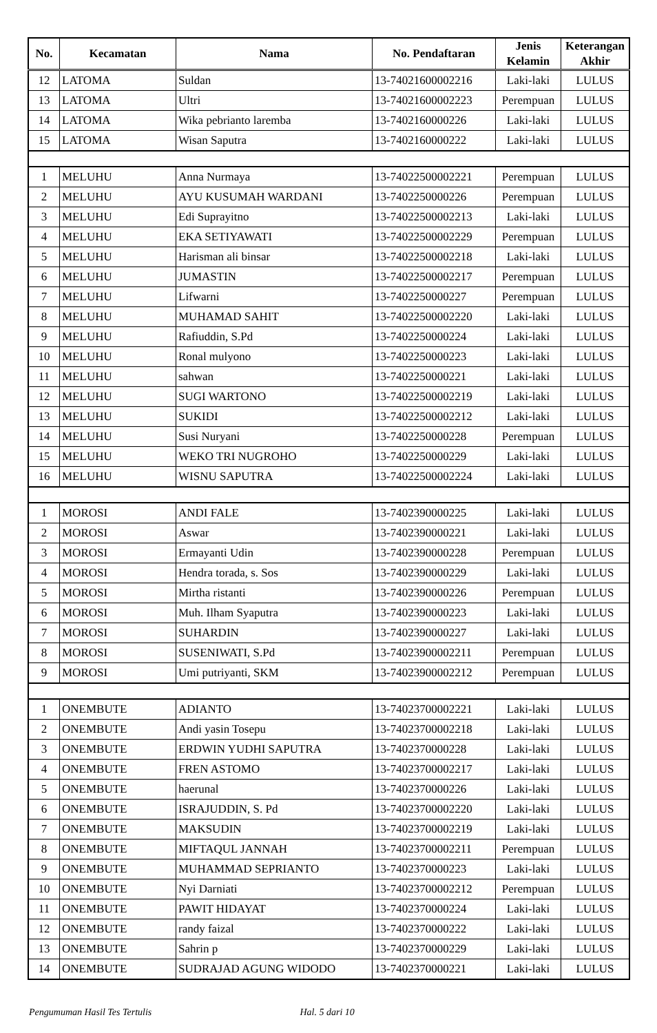| No. | Kecamatan | Nama | No. Pendaftaran | Jenis Kelamin | Keterangan Akhir |
| --- | --- | --- | --- | --- | --- |
| 12 | LATOMA | Suldan | 13-74021600002216 | Laki-laki | LULUS |
| 13 | LATOMA | Ultri | 13-74021600002223 | Perempuan | LULUS |
| 14 | LATOMA | Wika pebrianto laremba | 13-7402160000226 | Laki-laki | LULUS |
| 15 | LATOMA | Wisan Saputra | 13-7402160000222 | Laki-laki | LULUS |
| 1 | MELUHU | Anna Nurmaya | 13-74022500002221 | Perempuan | LULUS |
| 2 | MELUHU | AYU KUSUMAH WARDANI | 13-7402250000226 | Perempuan | LULUS |
| 3 | MELUHU | Edi Suprayitno | 13-74022500002213 | Laki-laki | LULUS |
| 4 | MELUHU | EKA SETIYAWATI | 13-74022500002229 | Perempuan | LULUS |
| 5 | MELUHU | Harisman ali binsar | 13-74022500002218 | Laki-laki | LULUS |
| 6 | MELUHU | JUMASTIN | 13-74022500002217 | Perempuan | LULUS |
| 7 | MELUHU | Lifwarni | 13-7402250000227 | Perempuan | LULUS |
| 8 | MELUHU | MUHAMAD SAHIT | 13-74022500002220 | Laki-laki | LULUS |
| 9 | MELUHU | Rafiuddin, S.Pd | 13-7402250000224 | Laki-laki | LULUS |
| 10 | MELUHU | Ronal mulyono | 13-7402250000223 | Laki-laki | LULUS |
| 11 | MELUHU | sahwan | 13-7402250000221 | Laki-laki | LULUS |
| 12 | MELUHU | SUGI WARTONO | 13-74022500002219 | Laki-laki | LULUS |
| 13 | MELUHU | SUKIDI | 13-74022500002212 | Laki-laki | LULUS |
| 14 | MELUHU | Susi Nuryani | 13-7402250000228 | Perempuan | LULUS |
| 15 | MELUHU | WEKO TRI NUGROHO | 13-7402250000229 | Laki-laki | LULUS |
| 16 | MELUHU | WISNU SAPUTRA | 13-74022500002224 | Laki-laki | LULUS |
| 1 | MOROSI | ANDI FALE | 13-7402390000225 | Laki-laki | LULUS |
| 2 | MOROSI | Aswar | 13-7402390000221 | Laki-laki | LULUS |
| 3 | MOROSI | Ermayanti Udin | 13-7402390000228 | Perempuan | LULUS |
| 4 | MOROSI | Hendra torada, s. Sos | 13-7402390000229 | Laki-laki | LULUS |
| 5 | MOROSI | Mirtha ristanti | 13-7402390000226 | Perempuan | LULUS |
| 6 | MOROSI | Muh. Ilham Syaputra | 13-7402390000223 | Laki-laki | LULUS |
| 7 | MOROSI | SUHARDIN | 13-7402390000227 | Laki-laki | LULUS |
| 8 | MOROSI | SUSENIWATI, S.Pd | 13-74023900002211 | Perempuan | LULUS |
| 9 | MOROSI | Umi putriyanti, SKM | 13-74023900002212 | Perempuan | LULUS |
| 1 | ONEMBUTE | ADIANTO | 13-74023700002221 | Laki-laki | LULUS |
| 2 | ONEMBUTE | Andi yasin Tosepu | 13-74023700002218 | Laki-laki | LULUS |
| 3 | ONEMBUTE | ERDWIN YUDHI SAPUTRA | 13-7402370000228 | Laki-laki | LULUS |
| 4 | ONEMBUTE | FREN ASTOMO | 13-74023700002217 | Laki-laki | LULUS |
| 5 | ONEMBUTE | haerunal | 13-7402370000226 | Laki-laki | LULUS |
| 6 | ONEMBUTE | ISRAJUDDIN, S. Pd | 13-74023700002220 | Laki-laki | LULUS |
| 7 | ONEMBUTE | MAKSUDIN | 13-74023700002219 | Laki-laki | LULUS |
| 8 | ONEMBUTE | MIFTAQUL JANNAH | 13-74023700002211 | Perempuan | LULUS |
| 9 | ONEMBUTE | MUHAMMAD SEPRIANTO | 13-7402370000223 | Laki-laki | LULUS |
| 10 | ONEMBUTE | Nyi Darniati | 13-74023700002212 | Perempuan | LULUS |
| 11 | ONEMBUTE | PAWIT HIDAYAT | 13-7402370000224 | Laki-laki | LULUS |
| 12 | ONEMBUTE | randy faizal | 13-7402370000222 | Laki-laki | LULUS |
| 13 | ONEMBUTE | Sahrin p | 13-7402370000229 | Laki-laki | LULUS |
| 14 | ONEMBUTE | SUDRAJAD AGUNG WIDODO | 13-7402370000221 | Laki-laki | LULUS |
Pengumuman Hasil Tes Tertulis Hal. 5 dari 10